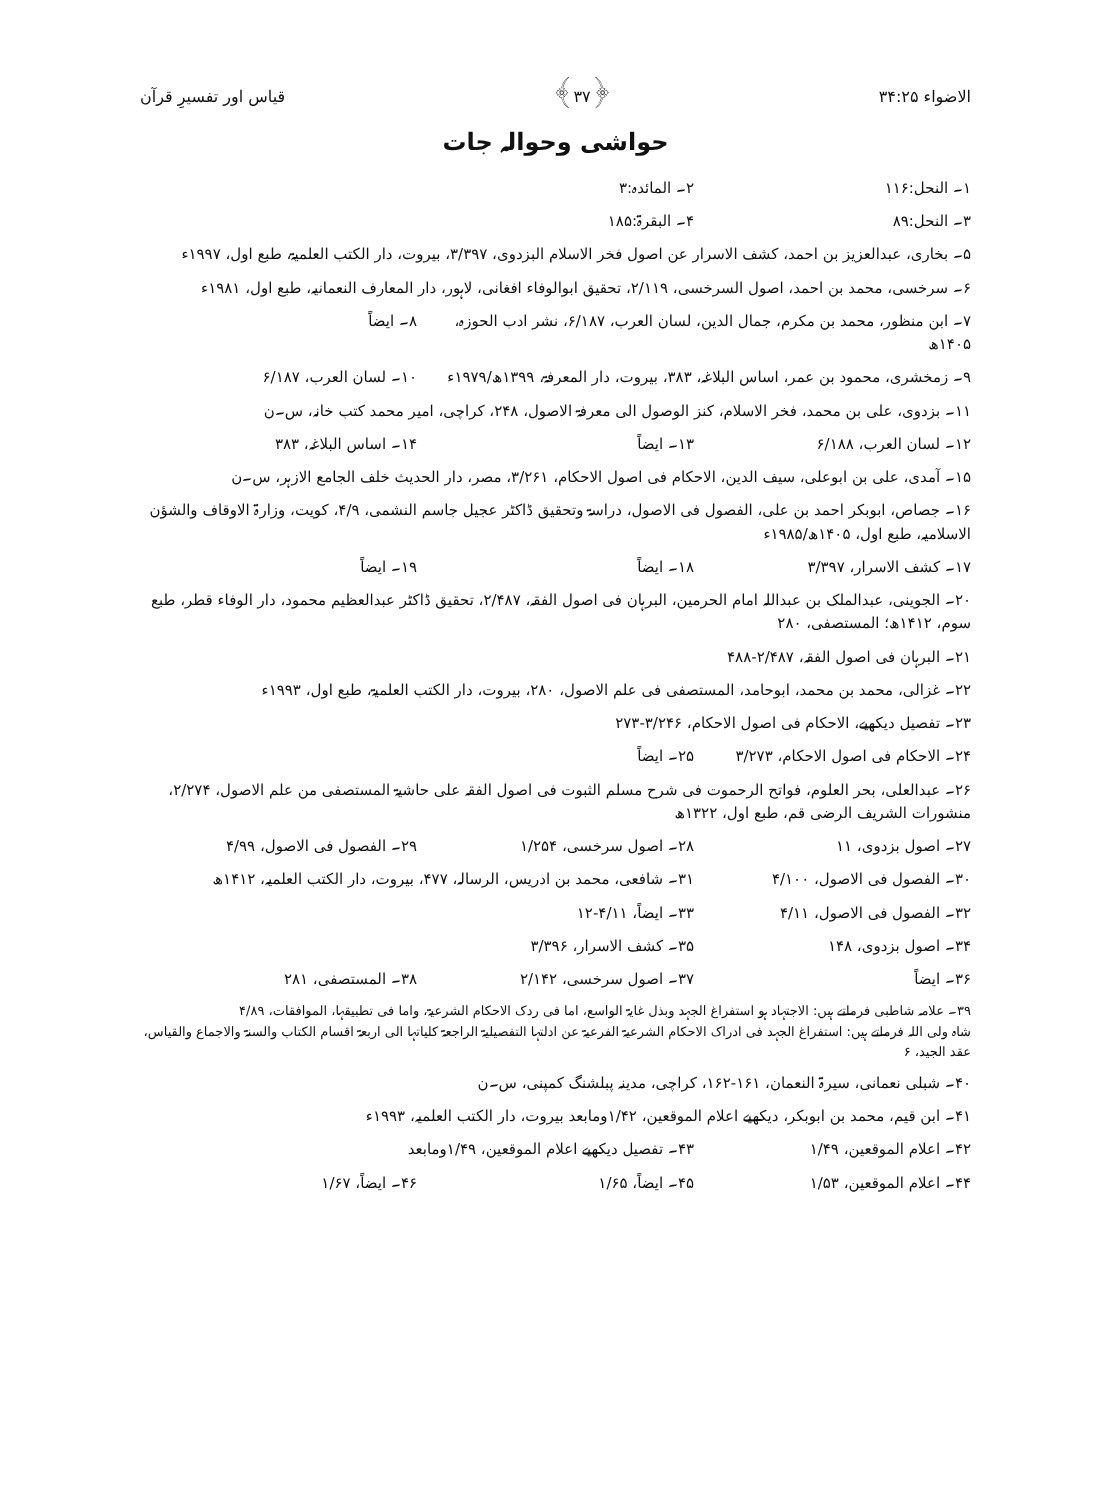الاضواء ۳۴:۲۵ ﴿۳۷﴾ قیاس اور تفسیرِ قرآن
حواشی وحوالہ جات
۱۔ النحل:۱۱۶ ۲۔ المائدہ:۳
۳۔ النحل:۸۹ ۴۔ البقرۃ:۱۸۵
۵۔ بخاری، عبدالعزیز بن احمد، کشف الاسرار عن اصول فخر الاسلام البزدوی، ۳/۳۹۷، بیروت، دار الکتب العلمیۃ، طبع اول، ۱۹۹۷ء
۶۔ سرخسی، محمد بن احمد، اصول السرخسی، ۲/۱۱۹، تحقیق ابوالوفاء افغانی، لاہور، دار المعارف النعمانیہ، طبع اول، ۱۹۸۱ء
۷۔ ابن منظور، محمد بن مکرم، جمال الدین، لسان العرب، ۶/۱۸۷، نشر ادب الحوزہ، ۱۴۰۵ھ ۸۔ ایضاً
۹۔ زمخشری، محمود بن عمر، اساس البلاغہ، ۳۸۳، بیروت، دار المعرفۃ، ۱۳۹۹ھ/۱۹۷۹ء ۱۰۔ لسان العرب، ۶/۱۸۷
۱۱۔ بزدوی، علی بن محمد، فخر الاسلام، کنز الوصول الی معرفۃ الاصول، ۲۴۸، کراچی، امیر محمد کتب خانہ، س۔ن
۱۲۔ لسان العرب، ۶/۱۸۸ ۱۳۔ ایضاً ۱۴۔ اساس البلاغہ، ۳۸۳
۱۵۔ آمدی، علی بن ابوعلی، سیف الدین، الاحکام فی اصول الاحکام، ۳/۲۶۱، مصر، دار الحدیث خلف الجامع الازہر، س۔ن
۱۶۔ جصاص، ابوبکر احمد بن علی، الفصول فی الاصول، دراسۃ وتحقیق ڈاکٹر عجیل جاسم النشمی، ۴/۹، کویت، وزارۃ الاوقاف والشؤن الاسلامیہ، طبع اول، ۱۴۰۵ھ/۱۹۸۵ء
۱۷۔ کشف الاسرار، ۳/۳۹۷ ۱۸۔ ایضاً ۱۹۔ ایضاً
۲۰۔ الجوینی، عبدالملک بن عبداللہ امام الحرمین، البرہان فی اصول الفقہ، ۲/۴۸۷، تحقیق ڈاکٹر عبدالعظیم محمود، دار الوفاء قطر، طبع سوم، ۱۴۱۲ھ؛ المستصفی، ۲۸۰
۲۱۔ البرہان فی اصول الفقہ، ۲/۴۸۷-۴۸۸
۲۲۔ غزالی، محمد بن محمد، ابوحامد، المستصفی فی علم الاصول، ۲۸۰، بیروت، دار الکتب العلمیۃ، طبع اول، ۱۹۹۳ء
۲۳۔ تفصیل دیکھیے، الاحکام فی اصول الاحکام، ۳/۲۴۶-۲۷۳
۲۴۔ الاحکام فی اصول الاحکام، ۳/۲۷۳ ۲۵۔ ایضاً
۲۶۔ عبدالعلی، بحر العلوم، فواتح الرحموت فی شرح مسلم الثبوت فی اصول الفقہ علی حاشیۃ المستصفی من علم الاصول، ۲/۲۷۴، منشورات الشریف الرضی قم، طبع اول، ۱۳۲۲ھ
۲۷۔ اصول بزدوی، ۱۱ ۲۸۔ اصول سرخسی، ۱/۲۵۴ ۲۹۔ الفصول فی الاصول، ۴/۹۹
۳۰۔ الفصول فی الاصول، ۴/۱۰۰ ۳۱۔ شافعی، محمد بن ادریس، الرسالہ، ۴۷۷، بیروت، دار الکتب العلمیہ، ۱۴۱۲ھ
۳۲۔ الفصول فی الاصول، ۴/۱۱ ۳۳۔ ایضاً، ۴/۱۱-۱۲
۳۴۔ اصول بزدوی، ۱۴۸ ۳۵۔ کشف الاسرار، ۳/۳۹۶
۳۶۔ ایضاً ۳۷۔ اصول سرخسی، ۲/۱۴۲ ۳۸۔ المستصفی، ۲۸۱
۳۹۔ علامہ شاطبی فرماتے ہیں: الاجتہاد ہو استفراغ الجہد وبذل غایۃ الواسع، اما فی ردک الاحکام الشرعیۃ، واما فی تطبیقہا، الموافقات، ۴/۸۹
شاہ ولی اللہ فرماتے ہیں: استفراغ الجہد فی ادراک الاحکام الشرعیۃ الفرعیۃ عن ادلتہا التفصیلیۃ الراجعۃ کلیاتہا الی اربعۃ اقسام الکتاب والسنۃ والاجماع والقیاس، عقد الجید، ۶
۴۰۔ شبلی نعمانی، سیرۃ النعمان، ۱۶۱-۱۶۲، کراچی، مدینہ پبلشنگ کمپنی، س۔ن
۴۱۔ ابن قیم، محمد بن ابوبکر، دیکھیے اعلام الموقعین، ۱/۴۲ومابعد بیروت، دار الکتب العلمیہ، ۱۹۹۳ء
۴۲۔ اعلام الموقعین، ۱/۴۹ ۴۳۔ تفصیل دیکھیے اعلام الموقعین، ۱/۴۹ومابعد
۴۴۔ اعلام الموقعین، ۱/۵۳ ۴۵۔ ایضاً، ۱/۶۵ ۴۶۔ ایضاً، ۱/۶۷